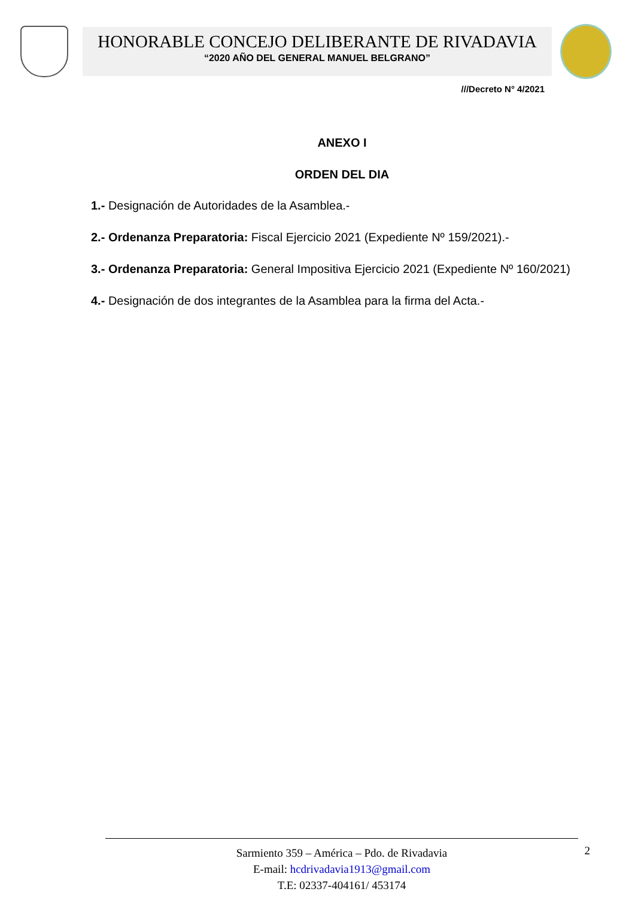HONORABLE CONCEJO DELIBERANTE DE RIVADAVIA
“2020 AÑO DEL GENERAL MANUEL BELGRANO”
///Decreto N° 4/2021
ANEXO I
ORDEN DEL DIA
1.- Designación de Autoridades de la Asamblea.-
2.- Ordenanza Preparatoria: Fiscal Ejercicio 2021 (Expediente Nº 159/2021).-
3.- Ordenanza Preparatoria: General Impositiva Ejercicio 2021 (Expediente Nº 160/2021)
4.- Designación de dos integrantes de la Asamblea para la firma del Acta.-
2 Sarmiento 359 – América – Pdo. de Rivadavia
E-mail: hcdrivadavia1913@gmail.com
T.E: 02337-404161/ 453174